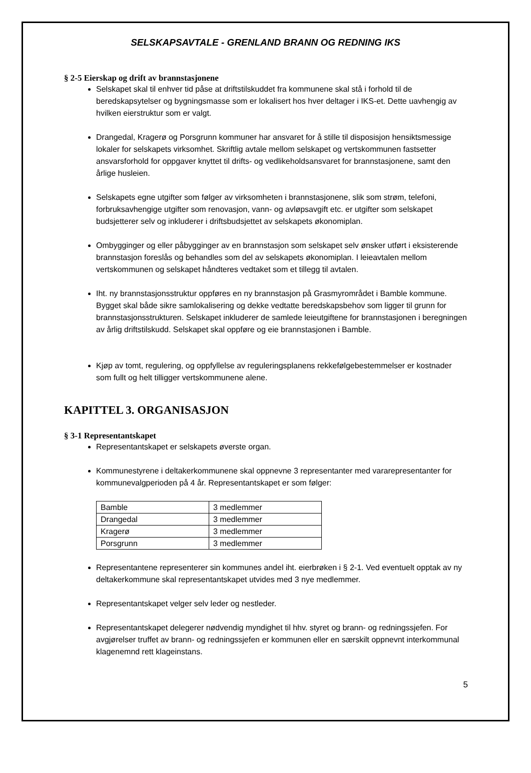SELSKAPSAVTALE - GRENLAND BRANN OG REDNING IKS
§ 2-5 Eierskap og drift av brannstasjonene
Selskapet skal til enhver tid påse at driftstilskuddet fra kommunene skal stå i forhold til de beredskapsytelser og bygningsmasse som er lokalisert hos hver deltager i IKS-et. Dette uavhengig av hvilken eierstruktur som er valgt.
Drangedal, Kragerø og Porsgrunn kommuner har ansvaret for å stille til disposisjon hensiktsmessige lokaler for selskapets virksomhet. Skriftlig avtale mellom selskapet og vertskommunen fastsetter ansvarsforhold for oppgaver knyttet til drifts- og vedlikeholdsansvaret for brannstasjonene, samt den årlige husleien.
Selskapets egne utgifter som følger av virksomheten i brannstasjonene, slik som strøm, telefoni, forbruksavhengige utgifter som renovasjon, vann- og avløpsavgift etc. er utgifter som selskapet budsjetterer selv og inkluderer i driftsbudsjettet av selskapets økonomiplan.
Ombygginger og eller påbygginger av en brannstasjon som selskapet selv ønsker utført i eksisterende brannstasjon foreslås og behandles som del av selskapets økonomiplan. I leieavtalen mellom vertskommunen og selskapet håndteres vedtaket som et tillegg til avtalen.
Iht. ny brannstasjonsstruktur oppføres en ny brannstasjon på Grasmyrområdet i Bamble kommune. Bygget skal både sikre samlokalisering og dekke vedtatte beredskapsbehov som ligger til grunn for brannstasjonsstrukturen. Selskapet inkluderer de samlede leieutgiftene for brannstasjonen i beregningen av årlig driftstilskudd. Selskapet skal oppføre og eie brannstasjonen i Bamble.
Kjøp av tomt, regulering, og oppfyllelse av reguleringsplanens rekkefølgebestemmelser er kostnader som fullt og helt tilligger vertskommunene alene.
KAPITTEL 3. ORGANISASJON
§ 3-1 Representantskapet
Representantskapet er selskapets øverste organ.
Kommunestyrene i deltakerkommunene skal oppnevne 3 representanter med vararepresentanter for kommunevalgperioden på 4 år. Representantskapet er som følger:
| Bamble | 3 medlemmer |
| Drangedal | 3 medlemmer |
| Kragerø | 3 medlemmer |
| Porsgrunn | 3 medlemmer |
Representantene representerer sin kommunes andel iht. eierbrøken i § 2-1. Ved eventuelt opptak av ny deltakerkommune skal representantskapet utvides med 3 nye medlemmer.
Representantskapet velger selv leder og nestleder.
Representantskapet delegerer nødvendig myndighet til hhv. styret og brann- og redningssjefen. For avgjørelser truffet av brann- og redningssjefen er kommunen eller en særskilt oppnevnt interkommunal klagenemnd rett klageinstans.
5